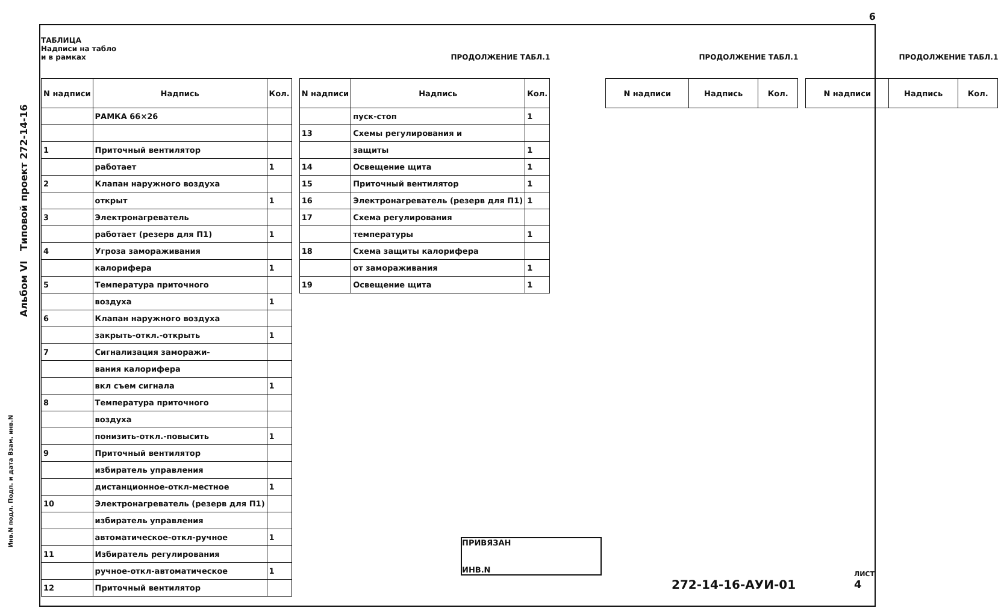6
Альбом VI Типовой проект 272-14-16
ТАБЛИЦА
Надписи на табло
и в рамках
| N надписи | Надпись | Кол. |
| --- | --- | --- |
| | РАМКА 66×26 | |
| 1 | Приточный вентилятор | |
| | работает | 1 |
| 2 | Клапан наружного воздуха | |
| | открыт | 1 |
| 3 | Электронагреватель | |
| | работает (резерв для П1) | 1 |
| 4 | Угроза замораживания | |
| | калорифера | 1 |
| 5 | Температура приточного | |
| | воздуха | 1 |
| 6 | Клапан наружного воздуха | |
| | закрыть-откл.-открыть | 1 |
| 7 | Сигнализация заморажи- | |
| | вания калорифера | |
| | вкл съем сигнала | 1 |
| 8 | Температура приточного | |
| | воздуха | |
| | понизить-откл.-повысить | 1 |
| 9 | Приточный вентилятор | |
| | избиратель управления | |
| | дистанционное-откл-местное | 1 |
| 10 | Электронагреватель (резерв для П1) | |
| | избиратель управления | |
| | автоматическое-откл-ручное | 1 |
| 11 | Избиратель регулирования | |
| | ручное-откл-автоматическое | 1 |
| 12 | Приточный вентилятор | |
ПРОДОЛЖЕНИЕ ТАБЛ.1
| N надписи | Надпись | Кол. |
| --- | --- | --- |
| | пуск-стоп | 1 |
| 13 | Схемы регулирования и | |
| | защиты | 1 |
| 14 | Освещение щита | 1 |
| 15 | Приточный вентилятор | 1 |
| 16 | Электронагреватель (резерв для П1) | 1 |
| 17 | Схема регулирования | |
| | температуры | 1 |
| 18 | Схема защиты калорифера | |
| | от замораживания | 1 |
| 19 | Освещение щита | 1 |
ПРОДОЛЖЕНИЕ ТАБЛ.1
| N надписи | Надпись | Кол. |
| --- | --- | --- |
ПРОДОЛЖЕНИЕ ТАБЛ.1
| N надписи | Надпись | Кол. |
| --- | --- | --- |
ПРИВЯЗАН
ИНВ.N
272-14-16-АУИ-01
ЛИСТ
4
Инв.N подл. Подп. и дата Взам. инв.N